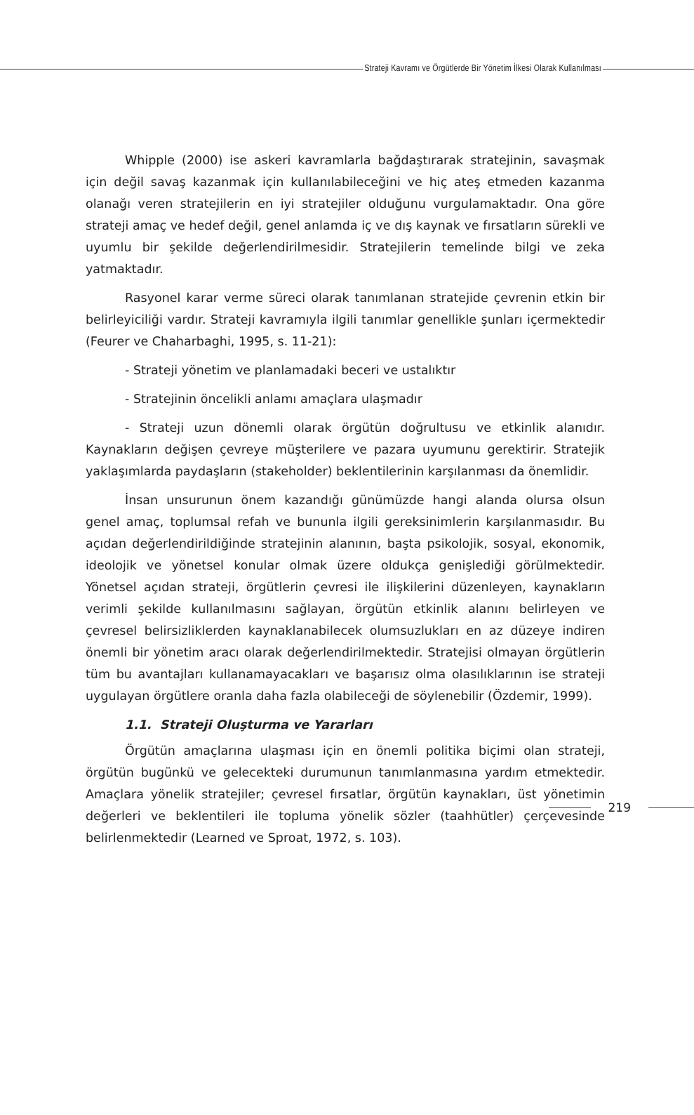Strateji Kavramı ve Örgütlerde Bir Yönetim İlkesi Olarak Kullanılması
Whipple (2000) ise askeri kavramlarla bağdaştırarak stratejinin, savaşmak için değil savaş kazanmak için kullanılabileceğini ve hiç ateş etmeden kazanma olanağı veren stratejilerin en iyi stratejiler olduğunu vurgulamaktadır. Ona göre strateji amaç ve hedef değil, genel anlamda iç ve dış kaynak ve fırsatların sürekli ve uyumlu bir şekilde değerlendirilmesidir. Stratejilerin temelinde bilgi ve zeka yatmaktadır.
Rasyonel karar verme süreci olarak tanımlanan stratejide çevrenin etkin bir belirleyiciliği vardır. Strateji kavramıyla ilgili tanımlar genellikle şunları içermektedir (Feurer ve Chaharbaghi, 1995, s. 11-21):
- Strateji yönetim ve planlamadaki beceri ve ustalıktır
- Stratejinin öncelikli anlamı amaçlara ulaşmadır
- Strateji uzun dönemli olarak örgütün doğrultusu ve etkinlik alanıdır. Kaynakların değişen çevreye müşterilere ve pazara uyumunu gerektirir. Stratejik yaklaşımlarda paydaşların (stakeholder) beklentilerinin karşılanması da önemlidir.
İnsan unsurunun önem kazandığı günümüzde hangi alanda olursa olsun genel amaç, toplumsal refah ve bununla ilgili gereksinimlerin karşılanmasıdır. Bu açıdan değerlendirildiğinde stratejinin alanının, başta psikolojik, sosyal, ekonomik, ideolojik ve yönetsel konular olmak üzere oldukça genişlediği görülmektedir. Yönetsel açıdan strateji, örgütlerin çevresi ile ilişkilerini düzenleyen, kaynakların verimli şekilde kullanılmasını sağlayan, örgütün etkinlik alanını belirleyen ve çevresel belirsizliklerden kaynaklanabilecek olumsuzlukları en az düzeye indiren önemli bir yönetim aracı olarak değerlendirilmektedir. Stratejisi olmayan örgütlerin tüm bu avantajları kullanamayacakları ve başarısız olma olasılıklarının ise strateji uygulayan örgütlere oranla daha fazla olabileceği de söylenebilir (Özdemir, 1999).
1.1. Strateji Oluşturma ve Yararları
Örgütün amaçlarına ulaşması için en önemli politika biçimi olan strateji, örgütün bugünkü ve gelecekteki durumunun tanımlanmasına yardım etmektedir. Amaçlara yönelik stratejiler; çevresel fırsatlar, örgütün kaynakları, üst yönetimin değerleri ve beklentileri ile topluma yönelik sözler (taahhütler) çerçevesinde belirlenmektedir (Learned ve Sproat, 1972, s. 103).
219